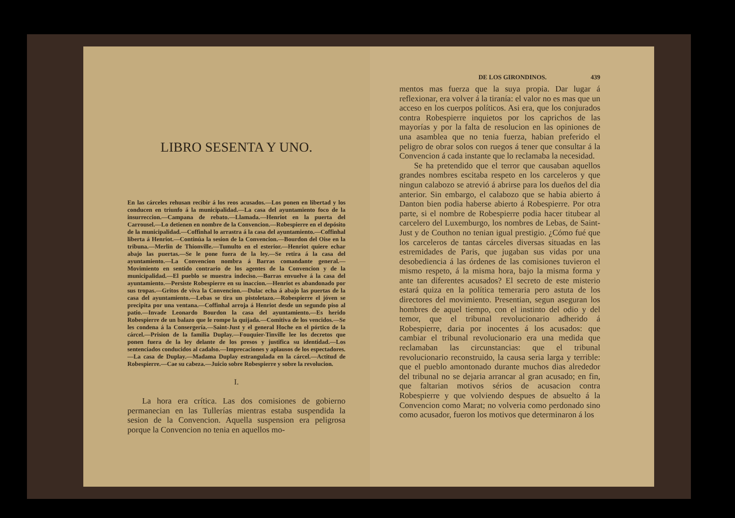LIBRO SESENTA Y UNO.
En las cárceles rehusan recibir á los reos acusados.—Los ponen en libertad y los conducen en triunfo á la municipalidad.—La casa del ayuntamiento foco de la insurreccion.—Campana de rebato.—Llamada.—Henriot en la puerta del Carrousel.—Lo detienen en nombre de la Convencion.—Robespierre en el depósito de la municipalidad.—Coffinhal lo arrastra á la casa del ayuntamiento.—Coffinhal liberta á Henriot.—Continúa la sesion de la Convencion.—Bourdon del Oise en la tribuna.—Merlin de Thionville.—Tumulto en el esterior.—Henriot quiere echar abajo las puertas.—Se le pone fuera de la ley.—Se retira á la casa del ayuntamiento.—La Convencion nombra á Barras comandante general.—Movimiento en sentido contrario de los agentes de la Convencion y de la municipalidad.—El pueblo se muestra indeciso.—Barras envuelve á la casa del ayuntamiento.—Persiste Robespierre en su inaccion.—Henriot es abandonado por sus tropas.—Gritos de viva la Convencion.—Dulac echa á abajo las puertas de la casa del ayuntamiento.—Lebas se tira un pistoletazo.—Robespierre el jóven se precipita por una ventana.—Coffinhal arroja á Henriot desde un segundo piso al patio.—Invade Leonardo Bourdon la casa del ayuntamiento.—Es herido Robespierre de un balazo que le rompe la quijada.—Comitiva de los vencidos.—Se les condena á la Consergería.—Saint-Just y el general Hoche en el pórtico de la cárcel.—Prision de la familia Duplay.—Fouquier-Tinville lee los decretos que ponen fuera de la ley delante de los presos y justifica su identidad.—Los sentenciados conducidos al cadalso.—Imprecaciones y aplausos de los espectadores.—La casa de Duplay.—Madama Duplay estrangulada en la cárcel.—Actitud de Robespierre.—Cae su cabeza.—Juicio sobre Robespierre y sobre la revolucion.
I.
La hora era crítica. Las dos comisiones de gobierno permanecian en las Tullerías mientras estaba suspendida la sesion de la Convencion. Aquella suspension era peligrosa porque la Convencion no tenia en aquellos mo-
DE LOS GIRONDINOS. 439
mentos mas fuerza que la suya propia. Dar lugar á reflexionar, era volver á la tiranía: el valor no es mas que un acceso en los cuerpos políticos. Asi era, que los conjurados contra Robespierre inquietos por los caprichos de las mayorías y por la falta de resolucion en las opiniones de una asamblea que no tenia fuerza, habian preferido el peligro de obrar solos con ruegos á tener que consultar á la Convencion á cada instante que lo reclamaba la necesidad.
Se ha pretendido que el terror que causaban aquellos grandes nombres escitaba respeto en los carceleros y que ningun calabozo se atrevió á abrirse para los dueños del dia anterior. Sin embargo, el calabozo que se habia abierto á Danton bien podia haberse abierto á Robespierre. Por otra parte, si el nombre de Robespierre podia hacer titubear al carcelero del Luxemburgo, los nombres de Lebas, de Saint-Just y de Couthon no tenian igual prestigio. ¿Cómo fué que los carceleros de tantas cárceles diversas situadas en las estremidades de Paris, que jugaban sus vidas por una desobediencia á las órdenes de las comisiones tuvieron el mismo respeto, á la misma hora, bajo la misma forma y ante tan diferentes acusados? El secreto de este misterio estará quiza en la política temeraria pero astuta de los directores del movimiento. Presentian, segun aseguran los hombres de aquel tiempo, con el instinto del odio y del temor, que el tribunal revolucionario adherido á Robespierre, daria por inocentes á los acusados: que cambiar el tribunal revolucionario era una medida que reclamaban las circunstancias: que el tribunal revolucionario reconstruido, la causa seria larga y terrible: que el pueblo amontonado durante muchos dias alrededor del tribunal no se dejaria arrancar al gran acusado; en fin, que faltarian motivos sérios de acusacion contra Robespierre y que volviendo despues de absuelto á la Convencion como Marat; no volveria como perdonado sino como acusador, fueron los motivos que determinaron á los